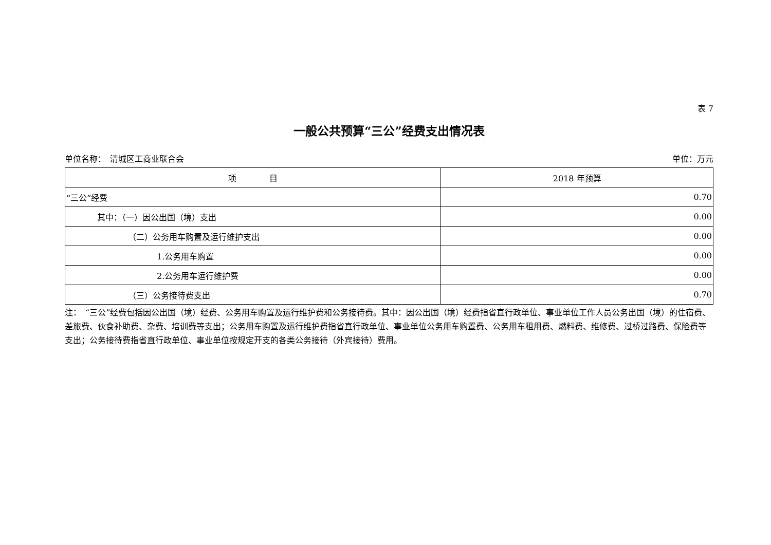表 7
一般公共预算“三公”经费支出情况表
单位名称：　清城区工商业联合会 单位：万元
| 项 目 | 2018 年预算 |
| --- | --- |
| “三公”经费 | 0.70 |
| 其中：（一）因公出国（境）支出 | 0.00 |
| （二）公务用车购置及运行维护支出 | 0.00 |
| 1.公务用车购置 | 0.00 |
| 2.公务用车运行维护费 | 0.00 |
| （三）公务接待费支出 | 0.70 |
注：　“三公”经费包括因公出国（境）经费、公务用车购置及运行维护费和公务接待费。其中：因公出国（境）经费指省直行政单位、事业单位工作人员公务出国（境）的住宿费、差旅费、伙食补助费、杂费、培训费等支出；公务用车购置及运行维护费指省直行政单位、事业单位公务用车购置费、公务用车租用费、燃料费、维修费、过桥过路费、保险费等支出；公务接待费指省直行政单位、事业单位按规定开支的各类公务接待（外宾接待）费用。